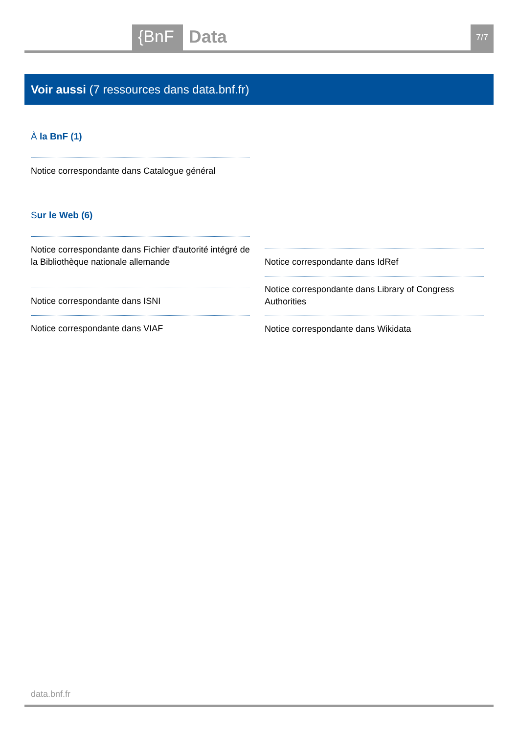{BnF Data 7/7
Voir aussi (7 ressources dans data.bnf.fr)
À la BnF (1)
Notice correspondante dans Catalogue général
Sur le Web (6)
Notice correspondante dans Fichier d'autorité intégré de la Bibliothèque nationale allemande
Notice correspondante dans ISNI
Notice correspondante dans VIAF
Notice correspondante dans IdRef
Notice correspondante dans Library of Congress Authorities
Notice correspondante dans Wikidata
data.bnf.fr